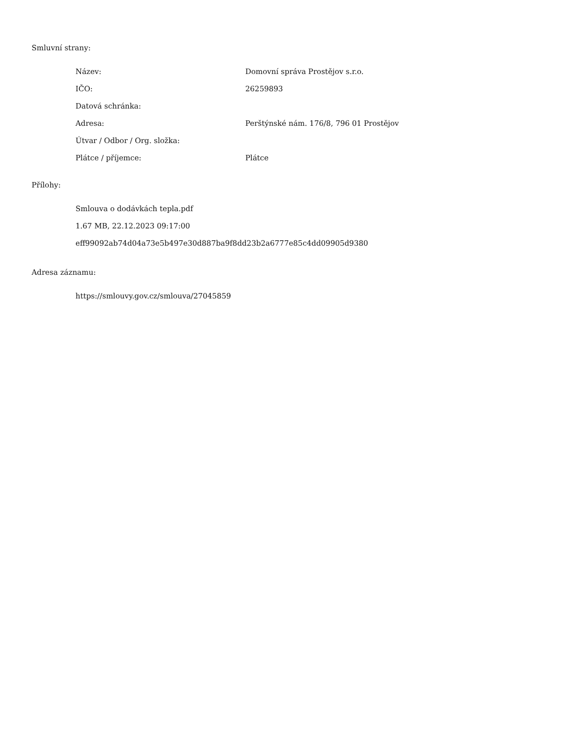Smluvní strany:
| Název: | Domovní správa Prostějov s.r.o. |
| IČO: | 26259893 |
| Datová schránka: | |
| Adresa: | Perštýnské nám. 176/8, 796 01 Prostějov |
| Útvar / Odbor / Org. složka: | |
| Plátce / příjemce: | Plátce |
Přílohy:
Smlouva o dodávkách tepla.pdf
1.67 MB, 22.12.2023 09:17:00
eff99092ab74d04a73e5b497e30d887ba9f8dd23b2a6777e85c4dd09905d9380
Adresa záznamu:
https://smlouvy.gov.cz/smlouva/27045859